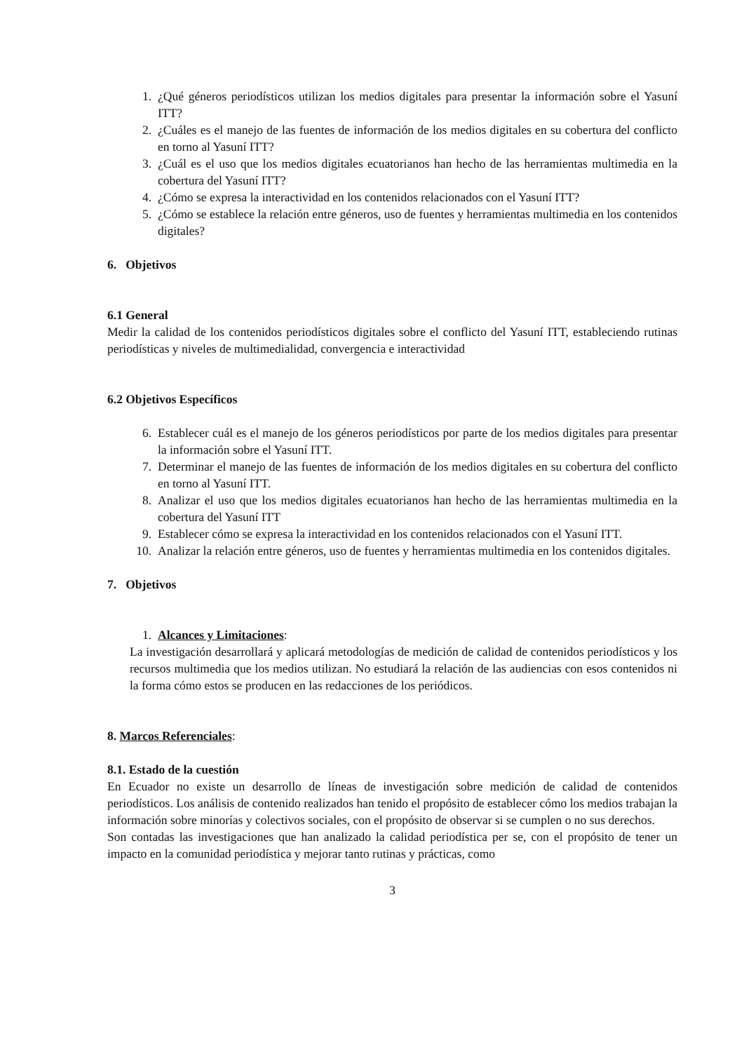1. ¿Qué géneros periodísticos utilizan los medios digitales para presentar la información sobre el Yasuní ITT?
2. ¿Cuáles es el manejo de las fuentes de información de los medios digitales en su cobertura del conflicto en torno al Yasuní ITT?
3. ¿Cuál es el uso que los medios digitales ecuatorianos han hecho de las herramientas multimedia en la cobertura del Yasuní ITT?
4. ¿Cómo se expresa la interactividad en los contenidos relacionados con el Yasuní ITT?
5. ¿Cómo se establece la relación entre géneros, uso de fuentes y herramientas multimedia en los contenidos digitales?
6. Objetivos
6.1 General
Medir la calidad de los contenidos periodísticos digitales sobre el conflicto del Yasuní ITT, estableciendo rutinas periodísticas y niveles de multimedialidad, convergencia e interactividad
6.2 Objetivos Específicos
6. Establecer cuál es el manejo de los géneros periodísticos por parte de los medios digitales para presentar la información sobre el Yasuní ITT.
7. Determinar el manejo de las fuentes de información de los medios digitales en su cobertura del conflicto en torno al Yasuní ITT.
8. Analizar el uso que los medios digitales ecuatorianos han hecho de las herramientas multimedia en la cobertura del Yasuní ITT
9. Establecer cómo se expresa la interactividad en los contenidos relacionados con el Yasuní ITT.
10. Analizar la relación entre géneros, uso de fuentes y herramientas multimedia en los contenidos digitales.
7. Objetivos
1. Alcances y Limitaciones:
La investigación desarrollará y aplicará metodologías de medición de calidad de contenidos periodísticos y los recursos multimedia que los medios utilizan. No estudiará la relación de las audiencias con esos contenidos ni la forma cómo estos se producen en las redacciones de los periódicos.
8. Marcos Referenciales:
8.1. Estado de la cuestión
En Ecuador no existe un desarrollo de líneas de investigación sobre medición de calidad de contenidos periodísticos. Los análisis de contenido realizados han tenido el propósito de establecer cómo los medios trabajan la información sobre minorías y colectivos sociales, con el propósito de observar si se cumplen o no sus derechos.
Son contadas las investigaciones que han analizado la calidad periodística per se, con el propósito de tener un impacto en la comunidad periodística y mejorar tanto rutinas y prácticas, como
3